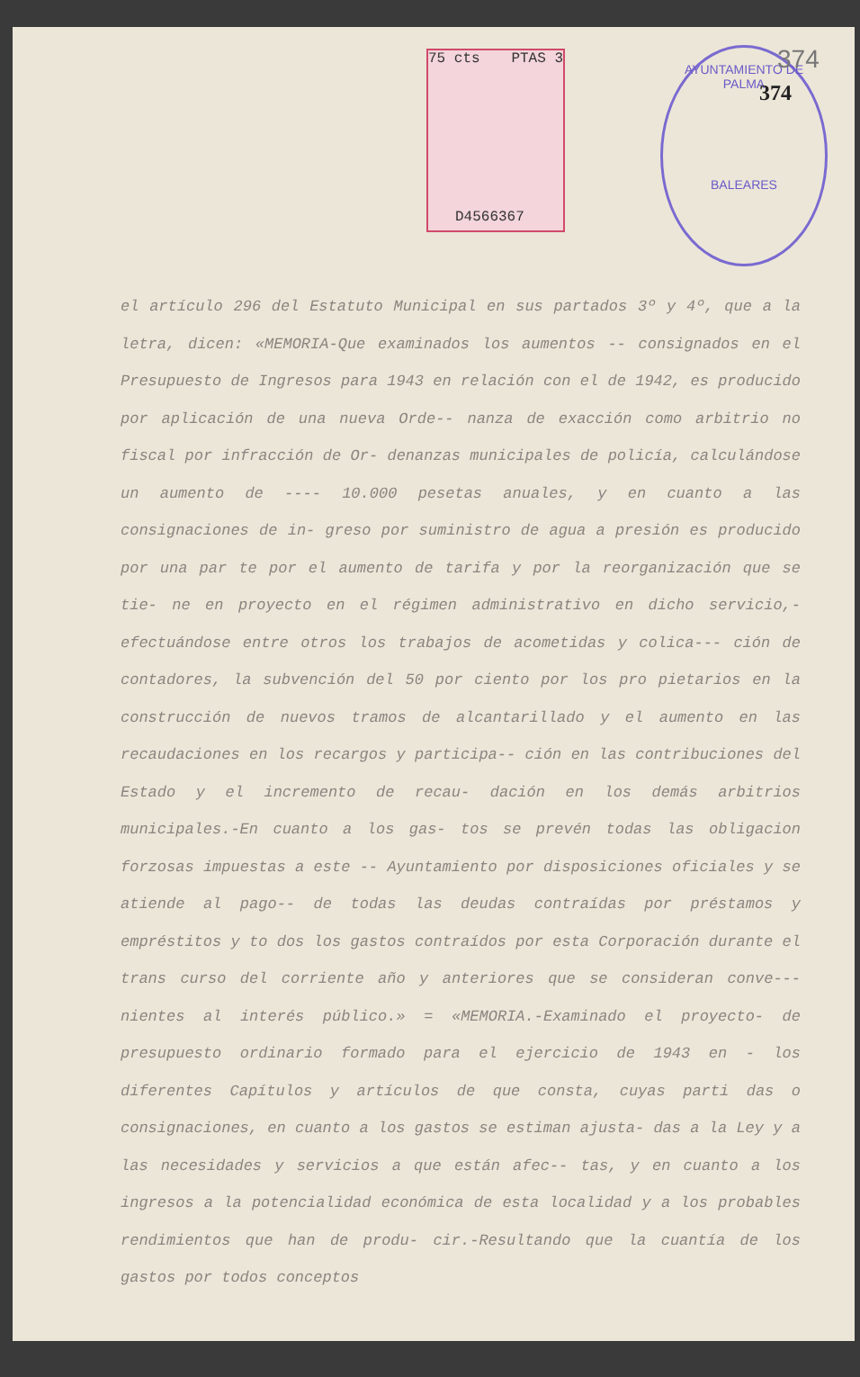75 cts PTAS 3
D4566367
AYUNTAMIENTO DE PALMA
BALEARES
374
374
el artículo 296 del Estatuto Municipal en sus partados 3º y 4º, que a la letra, dicen: «MEMORIA-Que examinados los aumentos -- consignados en el Presupuesto de Ingresos para 1943 en relación con el de 1942, es producido por aplicación de una nueva Orde-- nanza de exacción como arbitrio no fiscal por infracción de Or- denanzas municipales de policía, calculándose un aumento de ---- 10.000 pesetas anuales, y en cuanto a las consignaciones de in- greso por suministro de agua a presión es producido por una par te por el aumento de tarifa y por la reorganización que se tie- ne en proyecto en el régimen administrativo en dicho servicio,- efectuándose entre otros los trabajos de acometidas y colica--- ción de contadores, la subvención del 50 por ciento por los pro pietarios en la construcción de nuevos tramos de alcantarillado y el aumento en las recaudaciones en los recargos y participa-- ción en las contribuciones del Estado y el incremento de recau- dación en los demás arbitrios municipales.-En cuanto a los gas- tos se prevén todas las obligacion forzosas impuestas a este -- Ayuntamiento por disposiciones oficiales y se atiende al pago-- de todas las deudas contraídas por préstamos y empréstitos y to dos los gastos contraídos por esta Corporación durante el trans curso del corriente año y anteriores que se consideran conve--- nientes al interés público.» = «MEMORIA.-Examinado el proyecto- de presupuesto ordinario formado para el ejercicio de 1943 en - los diferentes Capítulos y artículos de que consta, cuyas parti das o consignaciones, en cuanto a los gastos se estiman ajusta- das a la Ley y a las necesidades y servicios a que están afec-- tas, y en cuanto a los ingresos a la potencialidad económica de esta localidad y a los probables rendimientos que han de produ- cir.-Resultando que la cuantía de los gastos por todos conceptos